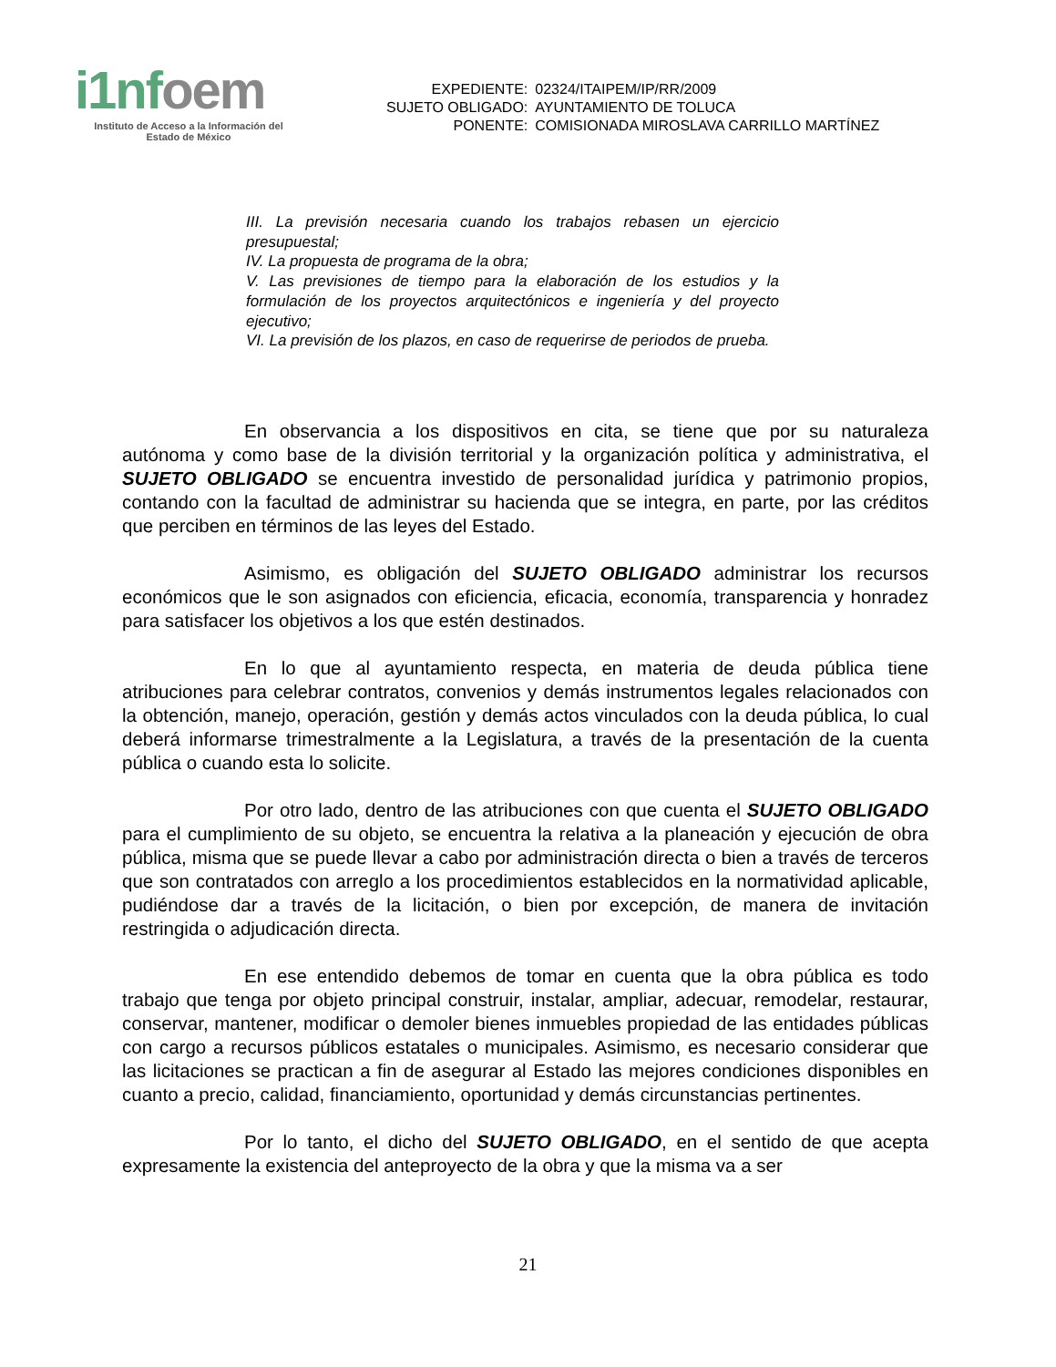i1nfoem
Instituto de Acceso a la Información del
Estado de México
| EXPEDIENTE: | 02324/ITAIPEM/IP/RR/2009 |
| SUJETO OBLIGADO: | AYUNTAMIENTO DE TOLUCA |
| PONENTE: | COMISIONADA MIROSLAVA CARRILLO MARTÍNEZ |
III. La previsión necesaria cuando los trabajos rebasen un ejercicio presupuestal;
IV. La propuesta de programa de la obra;
V. Las previsiones de tiempo para la elaboración de los estudios y la formulación de los proyectos arquitectónicos e ingeniería y del proyecto ejecutivo;
VI. La previsión de los plazos, en caso de requerirse de periodos de prueba.
En observancia a los dispositivos en cita, se tiene que por su naturaleza autónoma y como base de la división territorial y la organización política y administrativa, el SUJETO OBLIGADO se encuentra investido de personalidad jurídica y patrimonio propios, contando con la facultad de administrar su hacienda que se integra, en parte, por las créditos que perciben en términos de las leyes del Estado.
Asimismo, es obligación del SUJETO OBLIGADO administrar los recursos económicos que le son asignados con eficiencia, eficacia, economía, transparencia y honradez para satisfacer los objetivos a los que estén destinados.
En lo que al ayuntamiento respecta, en materia de deuda pública tiene atribuciones para celebrar contratos, convenios y demás instrumentos legales relacionados con la obtención, manejo, operación, gestión y demás actos vinculados con la deuda pública, lo cual deberá informarse trimestralmente a la Legislatura, a través de la presentación de la cuenta pública o cuando esta lo solicite.
Por otro lado, dentro de las atribuciones con que cuenta el SUJETO OBLIGADO para el cumplimiento de su objeto, se encuentra la relativa a la planeación y ejecución de obra pública, misma que se puede llevar a cabo por administración directa o bien a través de terceros que son contratados con arreglo a los procedimientos establecidos en la normatividad aplicable, pudiéndose dar a través de la licitación, o bien por excepción, de manera de invitación restringida o adjudicación directa.
En ese entendido debemos de tomar en cuenta que la obra pública es todo trabajo que tenga por objeto principal construir, instalar, ampliar, adecuar, remodelar, restaurar, conservar, mantener, modificar o demoler bienes inmuebles propiedad de las entidades públicas con cargo a recursos públicos estatales o municipales. Asimismo, es necesario considerar que las licitaciones se practican a fin de asegurar al Estado las mejores condiciones disponibles en cuanto a precio, calidad, financiamiento, oportunidad y demás circunstancias pertinentes.
Por lo tanto, el dicho del SUJETO OBLIGADO, en el sentido de que acepta expresamente la existencia del anteproyecto de la obra y que la misma va a ser
21